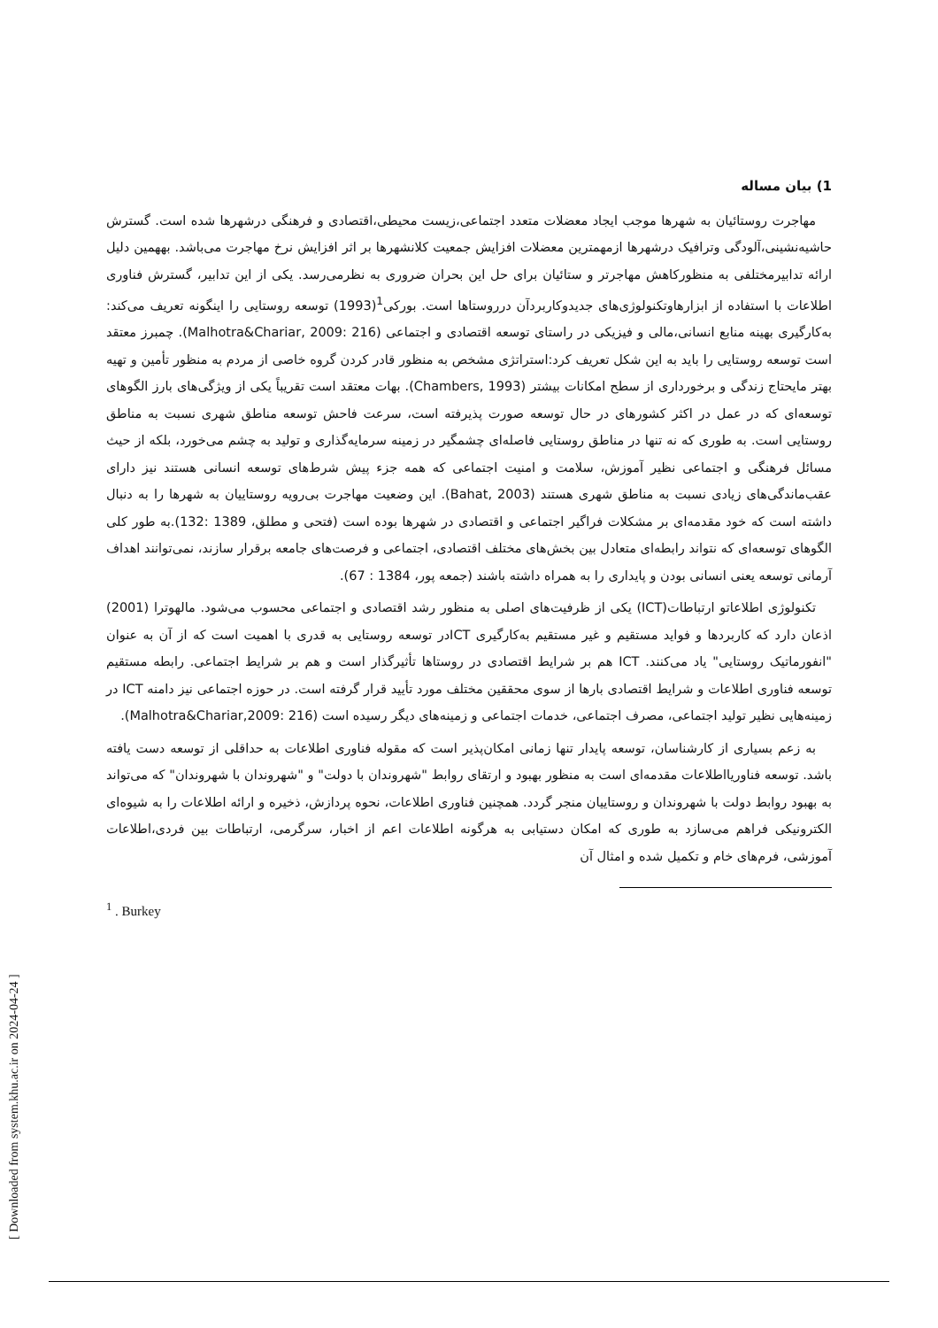1) بیان مساله
مهاجرت روستائیان به شهرها موجب ایجاد معضلات متعدد اجتماعی،زیست محیطی،اقتصادی و فرهنگی درشهرها شده است. گسترش حاشیه‌نشینی،آلودگی وترافیک درشهرها ازمهمترین معضلات افزایش جمعیت کلانشهرها بر اثر افزایش نرخ مهاجرت می‌باشد. بههمین دلیل ارائه تدابیرمختلفی به منظورکاهش مهاجرتر و ستائیان برای حل این بحران ضروری به نظرمی‌رسد. یکی از این تدابیر، گسترش فناوری اطلاعات با استفاده از ابزارهاوتکنولوژی‌های جدیدوکاربردآن درروستاها است. بورکی<sup>1</sup>(1993) توسعه روستایی را اینگونه تعریف می‌کند: به‌کارگیری بهینه منابع انسانی،مالی و فیزیکی در راستای توسعه اقتصادی و اجتماعی (Malhotra&Chariar, 2009: 216). چمبرز معتقد است توسعه روستایی را باید به این شکل تعریف کرد:استراتژی مشخص به منظور قادر کردن گروه خاصی از مردم به منظور تأمین و تهیه بهتر مایحتاج زندگی و برخورداری از سطح امکانات بیشتر (Chambers, 1993). بهات معتقد است تقریباً یکی از ویژگی‌های بارز الگوهای توسعه‌ای که در عمل در اکثر کشورهای در حال توسعه صورت پذیرفته است، سرعت فاحش توسعه مناطق شهری نسبت به مناطق روستایی است. به طوری که نه تنها در مناطق روستایی فاصله‌ای چشمگیر در زمینه سرمایه‌گذاری و تولید به چشم می‌خورد، بلکه از حیث مسائل فرهنگی و اجتماعی نظیر آموزش، سلامت و امنیت اجتماعی که همه جزء پیش شرط‌های توسعه انسانی هستند نیز دارای عقب‌ماندگی‌های زیادی نسبت به مناطق شهری هستند (Bahat, 2003). این وضعیت مهاجرت بی‌رویه روستاییان به شهرها را به دنبال داشته است که خود مقدمه‌ای بر مشکلات فراگیر اجتماعی و اقتصادی در شهرها بوده است (فتحی و مطلق، 1389 :132).به طور کلی الگوهای توسعه‌ای که نتواند رابطه‌ای متعادل بین بخش‌های مختلف اقتصادی، اجتماعی و فرصت‌های جامعه برقرار سازند، نمی‌توانند اهداف آرمانی توسعه یعنی انسانی بودن و پایداری را به همراه داشته باشند (جمعه پور، 1384 : 67).
تکنولوژی اطلاعاتو ارتباطات(ICT) یکی از ظرفیت‌های اصلی به منظور رشد اقتصادی و اجتماعی محسوب می‌شود. مالهوترا (2001) اذعان دارد که کاربردها و فواید مستقیم و غیر مستقیم به‌کارگیری ICTدر توسعه روستایی به قدری با اهمیت است که از آن به عنوان "انفورماتیک روستایی" یاد می‌کنند. ICT هم بر شرایط اقتصادی در روستاها تأثیرگذار است و هم بر شرایط اجتماعی. رابطه مستقیم توسعه فناوری اطلاعات و شرایط اقتصادی بارها از سوی محققین مختلف مورد تأیید قرار گرفته است. در حوزه اجتماعی نیز دامنه ICT در زمینه‌هایی نظیر تولید اجتماعی، مصرف اجتماعی، خدمات اجتماعی و زمینه‌های دیگر رسیده است (Malhotra&Chariar,2009: 216).
به زعم بسیاری از کارشناسان، توسعه پایدار تنها زمانی امکان‌پذیر است که مقوله فناوری اطلاعات به حداقلی از توسعه دست یافته باشد. توسعه فناوریااطلاعات مقدمه‌ای است به منظور بهبود و ارتقای روابط "شهروندان با دولت" و "شهروندان با شهروندان" که می‌تواند به بهبود روابط دولت با شهروندان و روستاییان منجر گردد. همچنین فناوری اطلاعات، نحوه پردازش، ذخیره و ارائه اطلاعات را به شیوه‌ای الکترونیکی فراهم می‌سازد به طوری که امکان دستیابی به هرگونه اطلاعات اعم از اخبار، سرگرمی، ارتباطات بین فردی،اطلاعات آموزشی، فرم‌های خام و تکمیل شده و امثال آن
<sup>1</sup> . Burkey
[ Downloaded from system.khu.ac.ir on 2024-04-24 ]